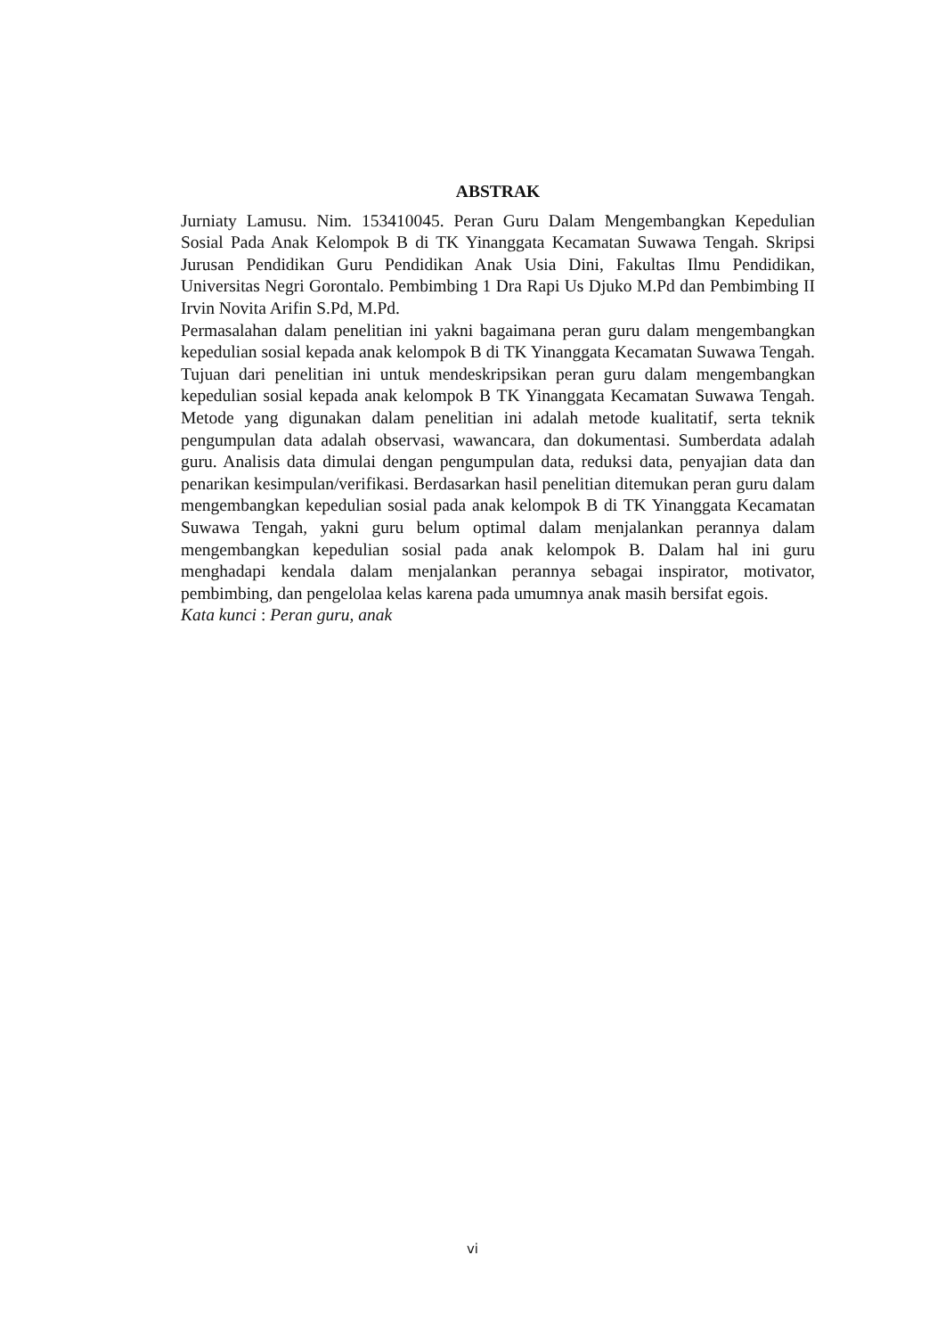ABSTRAK
Jurniaty Lamusu. Nim. 153410045. Peran Guru Dalam Mengembangkan Kepedulian Sosial Pada Anak Kelompok B di TK Yinanggata Kecamatan Suwawa Tengah. Skripsi Jurusan Pendidikan Guru Pendidikan Anak Usia Dini, Fakultas Ilmu Pendidikan, Universitas Negri Gorontalo. Pembimbing 1 Dra Rapi Us Djuko M.Pd dan Pembimbing II Irvin Novita Arifin S.Pd, M.Pd.
Permasalahan dalam penelitian ini yakni bagaimana peran guru dalam mengembangkan kepedulian sosial kepada anak kelompok B di TK Yinanggata Kecamatan Suwawa Tengah. Tujuan dari penelitian ini untuk mendeskripsikan peran guru dalam mengembangkan kepedulian sosial kepada anak kelompok B TK Yinanggata Kecamatan Suwawa Tengah. Metode yang digunakan dalam penelitian ini adalah metode kualitatif, serta teknik pengumpulan data adalah observasi, wawancara, dan dokumentasi. Sumberdata adalah guru. Analisis data dimulai dengan pengumpulan data, reduksi data, penyajian data dan penarikan kesimpulan/verifikasi. Berdasarkan hasil penelitian ditemukan peran guru dalam mengembangkan kepedulian sosial pada anak kelompok B di TK Yinanggata Kecamatan Suwawa Tengah, yakni guru belum optimal dalam menjalankan perannya dalam mengembangkan kepedulian sosial pada anak kelompok B. Dalam hal ini guru menghadapi kendala dalam menjalankan perannya sebagai inspirator, motivator, pembimbing, dan pengelolaa kelas karena pada umumnya anak masih bersifat egois.
Kata kunci : Peran guru, anak
vi